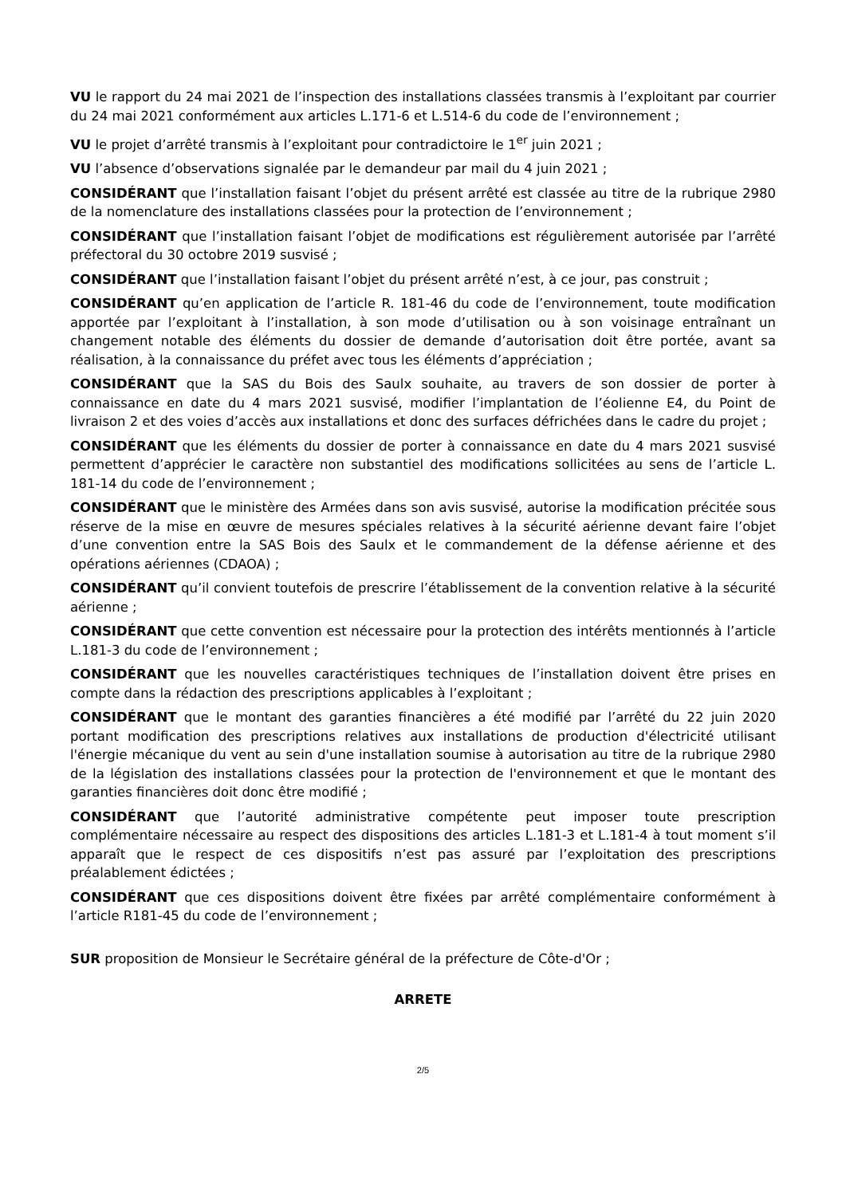VU le rapport du 24 mai 2021 de l’inspection des installations classées transmis à l’exploitant par courrier du 24 mai 2021 conformément aux articles L.171-6 et L.514-6 du code de l’environnement ;
VU le projet d’arrêté transmis à l’exploitant pour contradictoire le 1<sup>er</sup> juin 2021 ;
VU l’absence d’observations signalée par le demandeur par mail du 4 juin 2021 ;
CONSIDÉRANT que l’installation faisant l’objet du présent arrêté est classée au titre de la rubrique 2980 de la nomenclature des installations classées pour la protection de l’environnement ;
CONSIDÉRANT que l’installation faisant l’objet de modifications est régulièrement autorisée par l’arrêté préfectoral du 30 octobre 2019 susvisé ;
CONSIDÉRANT que l’installation faisant l’objet du présent arrêté n’est, à ce jour, pas construit ;
CONSIDÉRANT qu’en application de l’article R. 181-46 du code de l’environnement, toute modification apportée par l’exploitant à l’installation, à son mode d’utilisation ou à son voisinage entraînant un changement notable des éléments du dossier de demande d’autorisation doit être portée, avant sa réalisation, à la connaissance du préfet avec tous les éléments d’appréciation ;
CONSIDÉRANT que la SAS du Bois des Saulx souhaite, au travers de son dossier de porter à connaissance en date du 4 mars 2021 susvisé, modifier l’implantation de l’éolienne E4, du Point de livraison 2 et des voies d’accès aux installations et donc des surfaces défrichées dans le cadre du projet ;
CONSIDÉRANT que les éléments du dossier de porter à connaissance en date du 4 mars 2021 susvisé permettent d’apprécier le caractère non substantiel des modifications sollicitées au sens de l’article L. 181-14 du code de l’environnement ;
CONSIDÉRANT que le ministère des Armées dans son avis susvisé, autorise la modification précitée sous réserve de la mise en œuvre de mesures spéciales relatives à la sécurité aérienne devant faire l’objet d’une convention entre la SAS Bois des Saulx et le commandement de la défense aérienne et des opérations aériennes (CDAOA) ;
CONSIDÉRANT qu’il convient toutefois de prescrire l’établissement de la convention relative à la sécurité aérienne ;
CONSIDÉRANT que cette convention est nécessaire pour la protection des intérêts mentionnés à l’article L.181-3 du code de l’environnement ;
CONSIDÉRANT que les nouvelles caractéristiques techniques de l’installation doivent être prises en compte dans la rédaction des prescriptions applicables à l’exploitant ;
CONSIDÉRANT que le montant des garanties financières a été modifié par l’arrêté du 22 juin 2020 portant modification des prescriptions relatives aux installations de production d'électricité utilisant l'énergie mécanique du vent au sein d'une installation soumise à autorisation au titre de la rubrique 2980 de la législation des installations classées pour la protection de l'environnement et que le montant des garanties financières doit donc être modifié ;
CONSIDÉRANT que l’autorité administrative compétente peut imposer toute prescription complémentaire nécessaire au respect des dispositions des articles L.181-3 et L.181-4 à tout moment s’il apparaît que le respect de ces dispositifs n’est pas assuré par l’exploitation des prescriptions préalablement édictées ;
CONSIDÉRANT que ces dispositions doivent être fixées par arrêté complémentaire conformément à l’article R181-45 du code de l’environnement ;
SUR proposition de Monsieur le Secrétaire général de la préfecture de Côte-d'Or ;
ARRETE
2/5